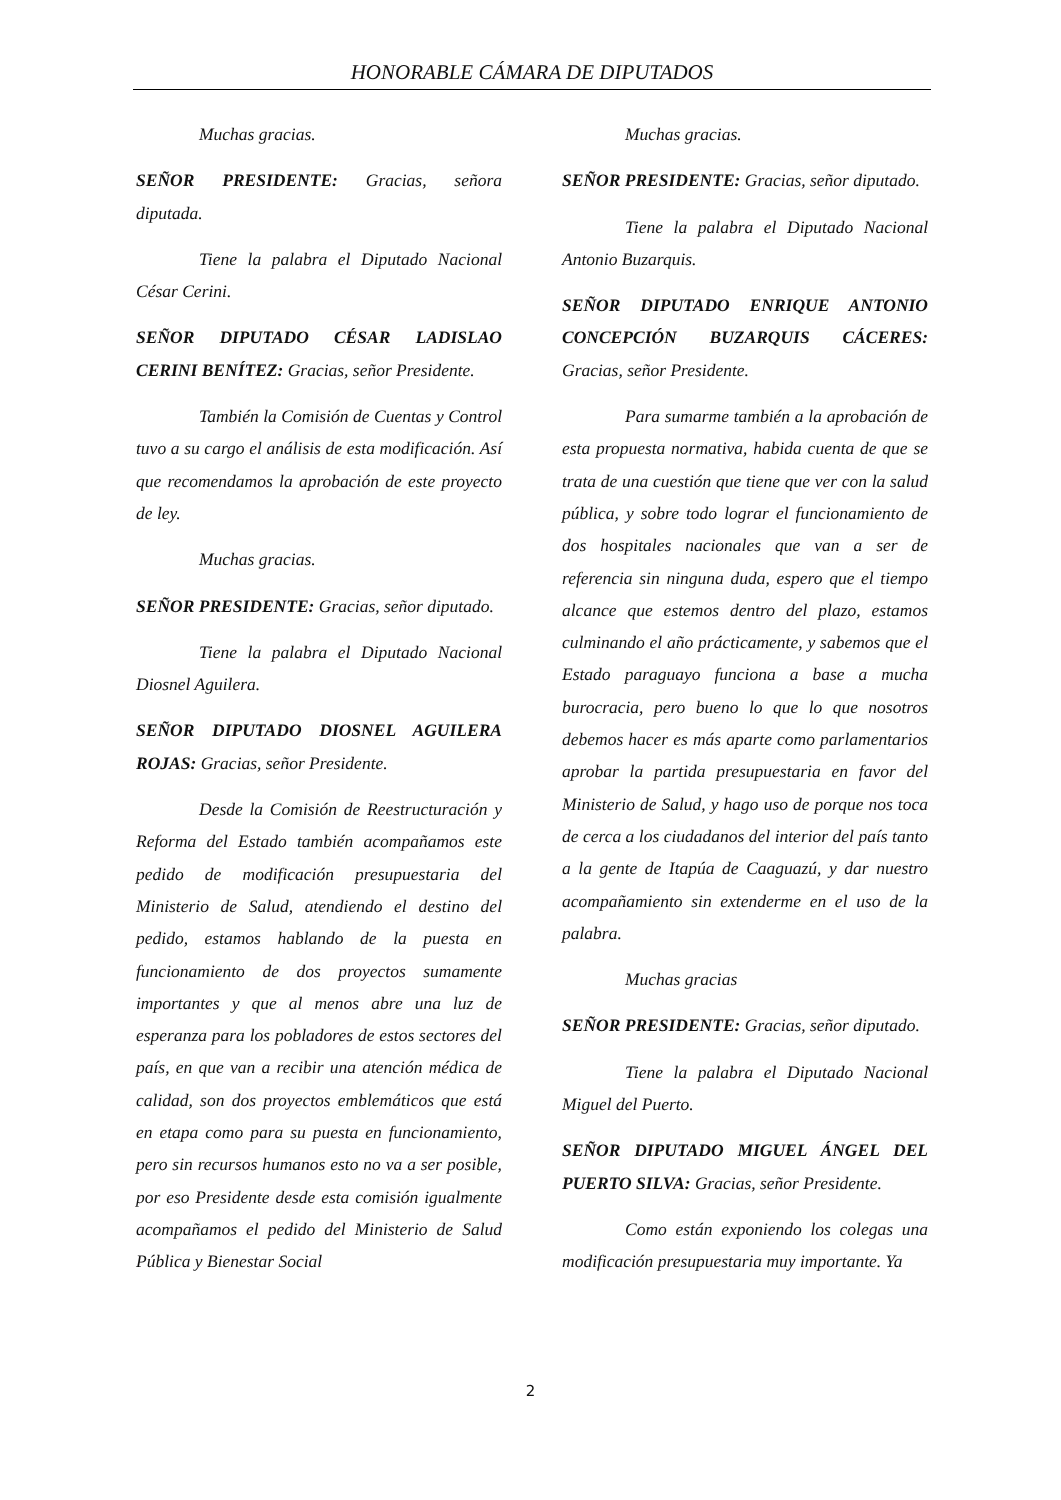HONORABLE CÁMARA DE DIPUTADOS
Muchas gracias.
SEÑOR PRESIDENTE: Gracias, señora diputada.
Tiene la palabra el Diputado Nacional César Cerini.
SEÑOR DIPUTADO CÉSAR LADISLAO CERINI BENÍTEZ: Gracias, señor Presidente.
También la Comisión de Cuentas y Control tuvo a su cargo el análisis de esta modificación. Así que recomendamos la aprobación de este proyecto de ley.
Muchas gracias.
SEÑOR PRESIDENTE: Gracias, señor diputado.
Tiene la palabra el Diputado Nacional Diosnel Aguilera.
SEÑOR DIPUTADO DIOSNEL AGUILERA ROJAS: Gracias, señor Presidente.
Desde la Comisión de Reestructuración y Reforma del Estado también acompañamos este pedido de modificación presupuestaria del Ministerio de Salud, atendiendo el destino del pedido, estamos hablando de la puesta en funcionamiento de dos proyectos sumamente importantes y que al menos abre una luz de esperanza para los pobladores de estos sectores del país, en que van a recibir una atención médica de calidad, son dos proyectos emblemáticos que está en etapa como para su puesta en funcionamiento, pero sin recursos humanos esto no va a ser posible, por eso Presidente desde esta comisión igualmente acompañamos el pedido del Ministerio de Salud Pública y Bienestar Social
Muchas gracias.
SEÑOR PRESIDENTE: Gracias, señor diputado.
Tiene la palabra el Diputado Nacional Antonio Buzarquis.
SEÑOR DIPUTADO ENRIQUE ANTONIO CONCEPCIÓN BUZARQUIS CÁCERES: Gracias, señor Presidente.
Para sumarme también a la aprobación de esta propuesta normativa, habida cuenta de que se trata de una cuestión que tiene que ver con la salud pública, y sobre todo lograr el funcionamiento de dos hospitales nacionales que van a ser de referencia sin ninguna duda, espero que el tiempo alcance que estemos dentro del plazo, estamos culminando el año prácticamente, y sabemos que el Estado paraguayo funciona a base a mucha burocracia, pero bueno lo que lo que nosotros debemos hacer es más aparte como parlamentarios aprobar la partida presupuestaria en favor del Ministerio de Salud, y hago uso de porque nos toca de cerca a los ciudadanos del interior del país tanto a la gente de Itapúa de Caaguazú, y dar nuestro acompañamiento sin extenderme en el uso de la palabra.
Muchas gracias
SEÑOR PRESIDENTE: Gracias, señor diputado.
Tiene la palabra el Diputado Nacional Miguel del Puerto.
SEÑOR DIPUTADO MIGUEL ÁNGEL DEL PUERTO SILVA: Gracias, señor Presidente.
Como están exponiendo los colegas una modificación presupuestaria muy importante. Ya
2